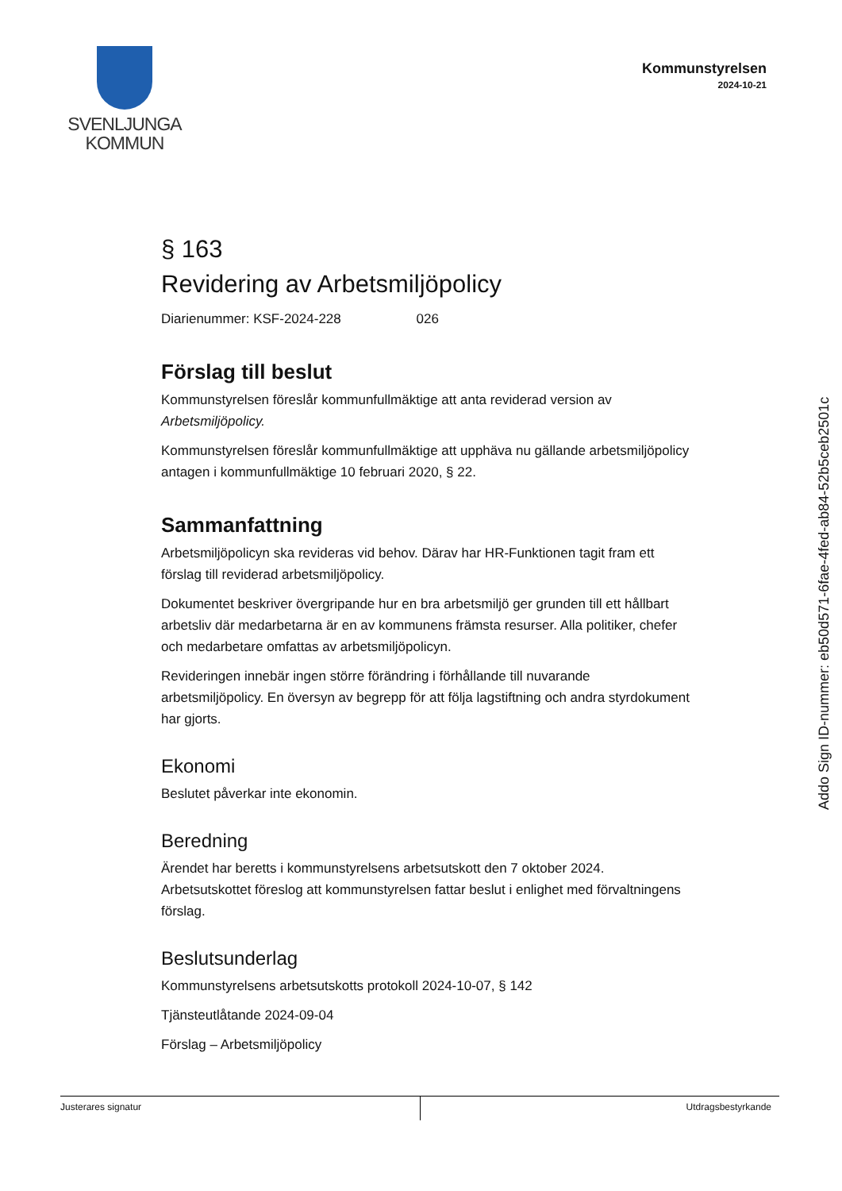SVENLJUNGA
KOMMUN
Kommunstyrelsen
2024-10-21
§ 163
Revidering av Arbetsmiljöpolicy
Diarienummer: KSF-2024-228 026
Förslag till beslut
Kommunstyrelsen föreslår kommunfullmäktige att anta reviderad version av Arbetsmiljöpolicy.
Kommunstyrelsen föreslår kommunfullmäktige att upphäva nu gällande arbetsmiljöpolicy antagen i kommunfullmäktige 10 februari 2020, § 22.
Sammanfattning
Arbetsmiljöpolicyn ska revideras vid behov. Därav har HR-Funktionen tagit fram ett förslag till reviderad arbetsmiljöpolicy.
Dokumentet beskriver övergripande hur en bra arbetsmiljö ger grunden till ett hållbart arbetsliv där medarbetarna är en av kommunens främsta resurser. Alla politiker, chefer och medarbetare omfattas av arbetsmiljöpolicyn.
Revideringen innebär ingen större förändring i förhållande till nuvarande arbetsmiljöpolicy. En översyn av begrepp för att följa lagstiftning och andra styrdokument har gjorts.
Ekonomi
Beslutet påverkar inte ekonomin.
Beredning
Ärendet har beretts i kommunstyrelsens arbetsutskott den 7 oktober 2024. Arbetsutskottet föreslog att kommunstyrelsen fattar beslut i enlighet med förvaltningens förslag.
Beslutsunderlag
Kommunstyrelsens arbetsutskotts protokoll 2024-10-07, § 142
Tjänsteutlåtande 2024-09-04
Förslag – Arbetsmiljöpolicy
Addo Sign ID-nummer: eb50d571-6fae-4fed-ab84-52b5ceb2501c
Justerares signatur Utdragsbestyrkande